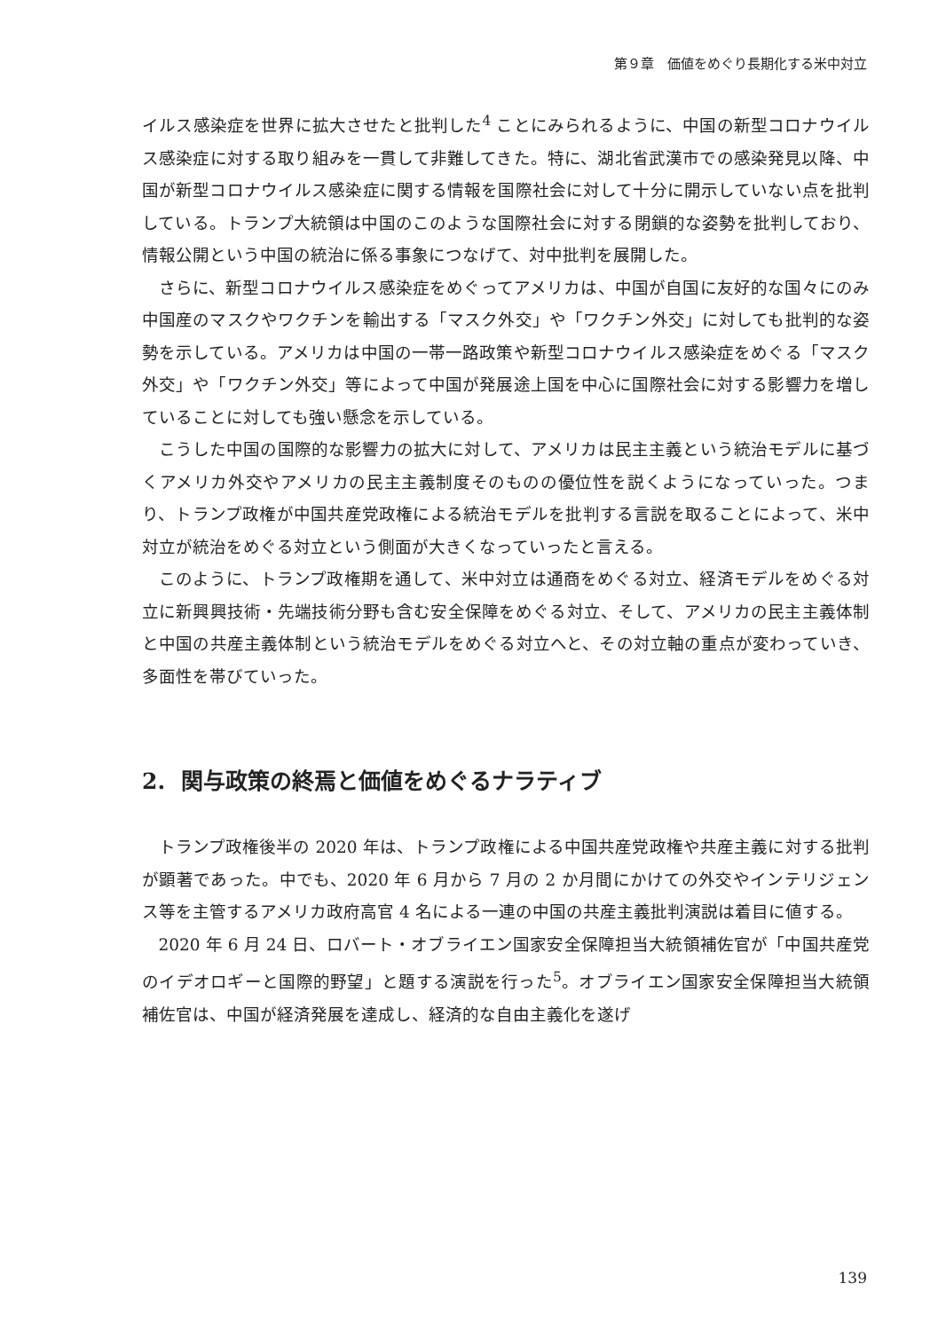第９章　価値をめぐり長期化する米中対立
イルス感染症を世界に拡大させたと批判した<sup>4</sup> ことにみられるように、中国の新型コロナウイルス感染症に対する取り組みを一貫して非難してきた。特に、湖北省武漢市での感染発見以降、中国が新型コロナウイルス感染症に関する情報を国際社会に対して十分に開示していない点を批判している。トランプ大統領は中国のこのような国際社会に対する閉鎖的な姿勢を批判しており、情報公開という中国の統治に係る事象につなげて、対中批判を展開した。
さらに、新型コロナウイルス感染症をめぐってアメリカは、中国が自国に友好的な国々にのみ中国産のマスクやワクチンを輸出する「マスク外交」や「ワクチン外交」に対しても批判的な姿勢を示している。アメリカは中国の一帯一路政策や新型コロナウイルス感染症をめぐる「マスク外交」や「ワクチン外交」等によって中国が発展途上国を中心に国際社会に対する影響力を増していることに対しても強い懸念を示している。
こうした中国の国際的な影響力の拡大に対して、アメリカは民主主義という統治モデルに基づくアメリカ外交やアメリカの民主主義制度そのものの優位性を説くようになっていった。つまり、トランプ政権が中国共産党政権による統治モデルを批判する言説を取ることによって、米中対立が統治をめぐる対立という側面が大きくなっていったと言える。
このように、トランプ政権期を通して、米中対立は通商をめぐる対立、経済モデルをめぐる対立に新興興技術・先端技術分野も含む安全保障をめぐる対立、そして、アメリカの民主主義体制と中国の共産主義体制という統治モデルをめぐる対立へと、その対立軸の重点が変わっていき、多面性を帯びていった。
2. 関与政策の終焉と価値をめぐるナラティブ
トランプ政権後半の 2020 年は、トランプ政権による中国共産党政権や共産主義に対する批判が顕著であった。中でも、2020 年 6 月から 7 月の 2 か月間にかけての外交やインテリジェンス等を主管するアメリカ政府高官 4 名による一連の中国の共産主義批判演説は着目に値する。
2020 年 6 月 24 日、ロバート・オブライエン国家安全保障担当大統領補佐官が「中国共産党のイデオロギーと国際的野望」と題する演説を行った<sup>5</sup>。オブライエン国家安全保障担当大統領補佐官は、中国が経済発展を達成し、経済的な自由主義化を遂げ
139